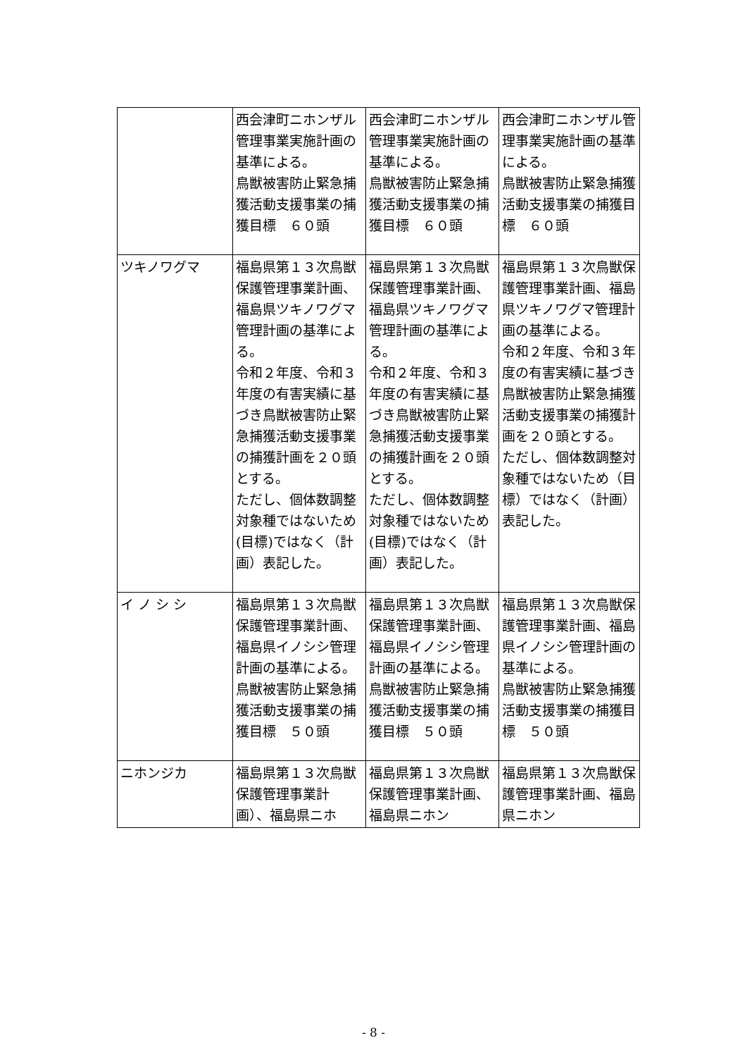| | 西会津町ニホンザル管理事業実施計画の基準による。 鳥獣被害防止緊急捕獲活動支援事業の捕獲目標 ６０頭 | 西会津町ニホンザル管理事業実施計画の基準による。 鳥獣被害防止緊急捕獲活動支援事業の捕獲目標 ６０頭 | 西会津町ニホンザル管理事業実施計画の基準による。 鳥獣被害防止緊急捕獲活動支援事業の捕獲目標 ６０頭 |
| ツキノワグマ | 福島県第１３次鳥獣保護管理事業計画、福島県ツキノワグマ管理計画の基準による。 令和２年度、令和３年度の有害実績に基づき鳥獣被害防止緊急捕獲活動支援事業の捕獲計画を２０頭とする。 ただし、個体数調整対象種ではないため(目標)ではなく（計画）表記した。 | 福島県第１３次鳥獣保護管理事業計画、福島県ツキノワグマ管理計画の基準による。 令和２年度、令和３年度の有害実績に基づき鳥獣被害防止緊急捕獲活動支援事業の捕獲計画を２０頭とする。 ただし、個体数調整対象種ではないため(目標)ではなく（計画）表記した。 | 福島県第１３次鳥獣保護管理事業計画、福島県ツキノワグマ管理計画の基準による。 令和２年度、令和３年度の有害実績に基づき鳥獣被害防止緊急捕獲活動支援事業の捕獲計画を２０頭とする。 ただし、個体数調整対象種ではないため（目標）ではなく（計画）表記した。 |
| イ ノ シ シ | 福島県第１３次鳥獣保護管理事業計画、福島県イノシシ管理計画の基準による。 鳥獣被害防止緊急捕獲活動支援事業の捕獲目標 ５０頭 | 福島県第１３次鳥獣保護管理事業計画、福島県イノシシ管理計画の基準による。 鳥獣被害防止緊急捕獲活動支援事業の捕獲目標 ５０頭 | 福島県第１３次鳥獣保護管理事業計画、福島県イノシシ管理計画の基準による。 鳥獣被害防止緊急捕獲活動支援事業の捕獲目標 ５０頭 |
| ニホンジカ | 福島県第１３次鳥獣保護管理事業計画）、福島県ニホ | 福島県第１３次鳥獣保護管理事業計画、福島県ニホン | 福島県第１３次鳥獣保護管理事業計画、福島県ニホン |
- 8 -